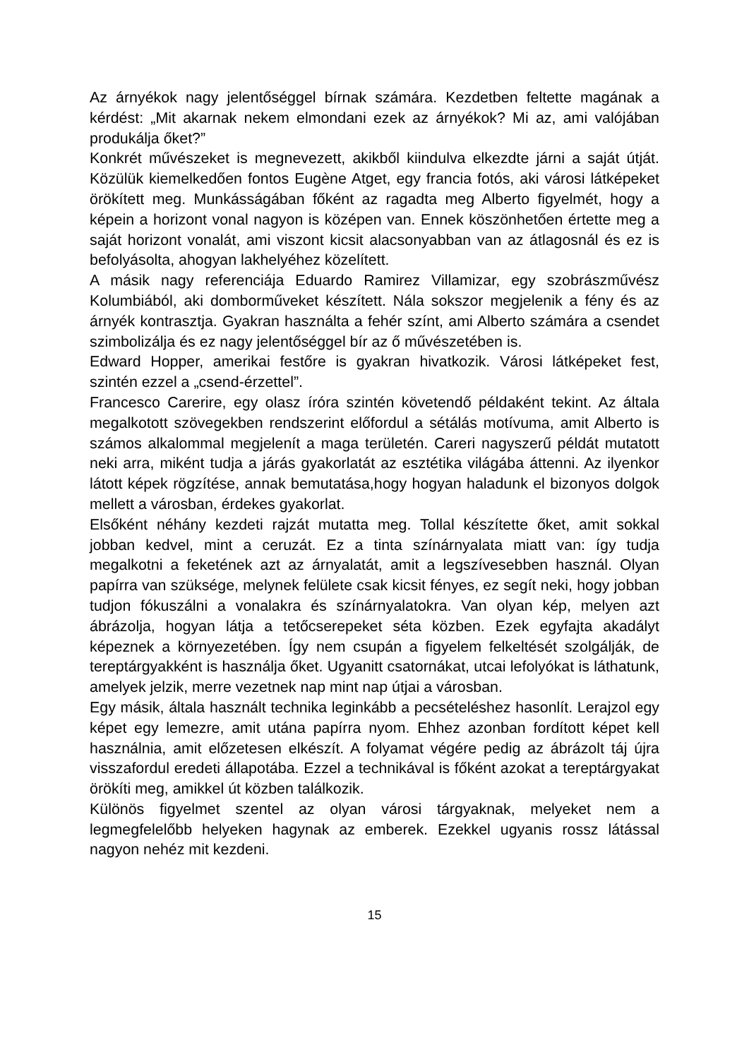Az árnyékok nagy jelentőséggel bírnak számára. Kezdetben feltette magának a kérdést: „Mit akarnak nekem elmondani ezek az árnyékok? Mi az, ami valójában produkálja őket?”
Konkrét művészeket is megnevezett, akikből kiindulva elkezdte járni a saját útját. Közülük kiemelkedően fontos Eugène Atget, egy francia fotós, aki városi látképeket örökített meg. Munkásságában főként az ragadta meg Alberto figyelmét, hogy a képein a horizont vonal nagyon is középen van. Ennek köszönhetően értette meg a saját horizont vonalát, ami viszont kicsit alacsonyabban van az átlagosnál és ez is befolyásolta, ahogyan lakhelyéhez közelített.
A másik nagy referenciája Eduardo Ramirez Villamizar, egy szobrászművész Kolumbiából, aki domborműveket készített. Nála sokszor megjelenik a fény és az árnyék kontrasztja. Gyakran használta a fehér színt, ami Alberto számára a csendet szimbolizálja és ez nagy jelentőséggel bír az ő művészetében is.
Edward Hopper, amerikai festőre is gyakran hivatkozik. Városi látképeket fest, szintén ezzel a „csend-érzettel”.
Francesco Carerire, egy olasz íróra szintén követendő példaként tekint. Az általa megalkotott szövegekben rendszerint előfordul a sétálás motívuma, amit Alberto is számos alkalommal megjelenít a maga területén. Careri nagyszerű példát mutatott neki arra, miként tudja a járás gyakorlatát az esztétika világába áttenni. Az ilyenkor látott képek rögzítése, annak bemutatása,hogy hogyan haladunk el bizonyos dolgok mellett a városban, érdekes gyakorlat.
Elsőként néhány kezdeti rajzát mutatta meg. Tollal készítette őket, amit sokkal jobban kedvel, mint a ceruzát. Ez a tinta színárnyalata miatt van: így tudja megalkotni a feketének azt az árnyalatát, amit a legszívesebben használ. Olyan papírra van szüksége, melynek felülete csak kicsit fényes, ez segít neki, hogy jobban tudjon fókuszálni a vonalakra és színárnyalatokra. Van olyan kép, melyen azt ábrázolja, hogyan látja a tetőcserepeket séta közben. Ezek egyfajta akadályt képeznek a környezetében. Így nem csupán a figyelem felkeltését szolgálják, de tereptárgyakként is használja őket. Ugyanitt csatornákat, utcai lefolyókat is láthatunk, amelyek jelzik, merre vezetnek nap mint nap útjai a városban.
Egy másik, általa használt technika leginkább a pecsételéshez hasonlít. Lerajzol egy képet egy lemezre, amit utána papírra nyom. Ehhez azonban fordított képet kell használnia, amit előzetesen elkészít. A folyamat végére pedig az ábrázolt táj újra visszafordul eredeti állapotába. Ezzel a technikával is főként azokat a tereptárgyakat örökíti meg, amikkel út közben találkozik.
Különös figyelmet szentel az olyan városi tárgyaknak, melyeket nem a legmegfelelőbb helyeken hagynak az emberek. Ezekkel ugyanis rossz látással nagyon nehéz mit kezdeni.
15